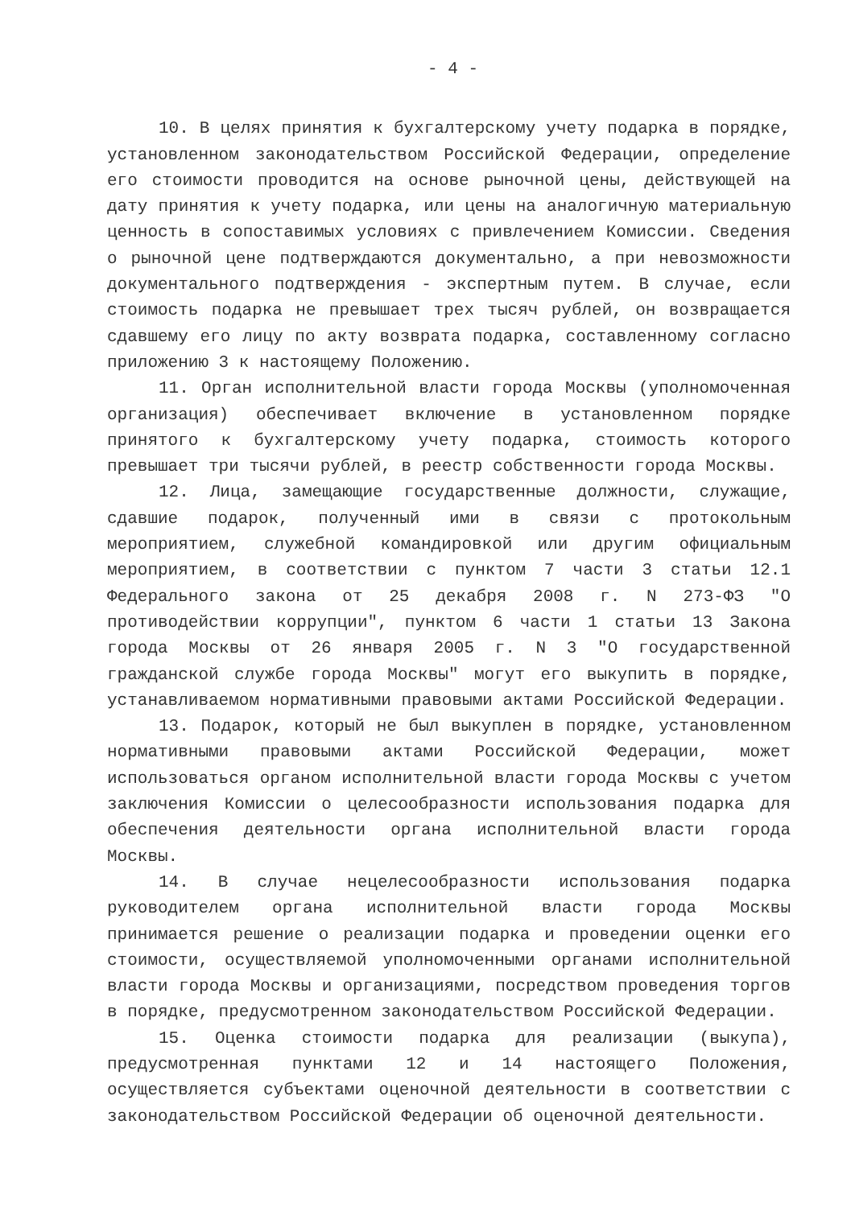- 4 -
10. В целях принятия к бухгалтерскому учету подарка в порядке, установленном законодательством Российской Федерации, определение его стоимости проводится на основе рыночной цены, действующей на дату принятия к учету подарка, или цены на аналогичную материальную ценность в сопоставимых условиях с привлечением Комиссии. Сведения о рыночной цене подтверждаются документально, а при невозможности документального подтверждения - экспертным путем. В случае, если стоимость подарка не превышает трех тысяч рублей, он возвращается сдавшему его лицу по акту возврата подарка, составленному согласно приложению 3 к настоящему Положению.
11. Орган исполнительной власти города Москвы (уполномоченная организация) обеспечивает включение в установленном порядке принятого к бухгалтерскому учету подарка, стоимость которого превышает три тысячи рублей, в реестр собственности города Москвы.
12. Лица, замещающие государственные должности, служащие, сдавшие подарок, полученный ими в связи с протокольным мероприятием, служебной командировкой или другим официальным мероприятием, в соответствии с пунктом 7 части 3 статьи 12.1 Федерального закона от 25 декабря 2008 г. N 273-ФЗ "О противодействии коррупции", пунктом 6 части 1 статьи 13 Закона города Москвы от 26 января 2005 г. N 3 "О государственной гражданской службе города Москвы" могут его выкупить в порядке, устанавливаемом нормативными правовыми актами Российской Федерации.
13. Подарок, который не был выкуплен в порядке, установленном нормативными правовыми актами Российской Федерации, может использоваться органом исполнительной власти города Москвы с учетом заключения Комиссии о целесообразности использования подарка для обеспечения деятельности органа исполнительной власти города Москвы.
14. В случае нецелесообразности использования подарка руководителем органа исполнительной власти города Москвы принимается решение о реализации подарка и проведении оценки его стоимости, осуществляемой уполномоченными органами исполнительной власти города Москвы и организациями, посредством проведения торгов в порядке, предусмотренном законодательством Российской Федерации.
15. Оценка стоимости подарка для реализации (выкупа), предусмотренная пунктами 12 и 14 настоящего Положения, осуществляется субъектами оценочной деятельности в соответствии с законодательством Российской Федерации об оценочной деятельности.